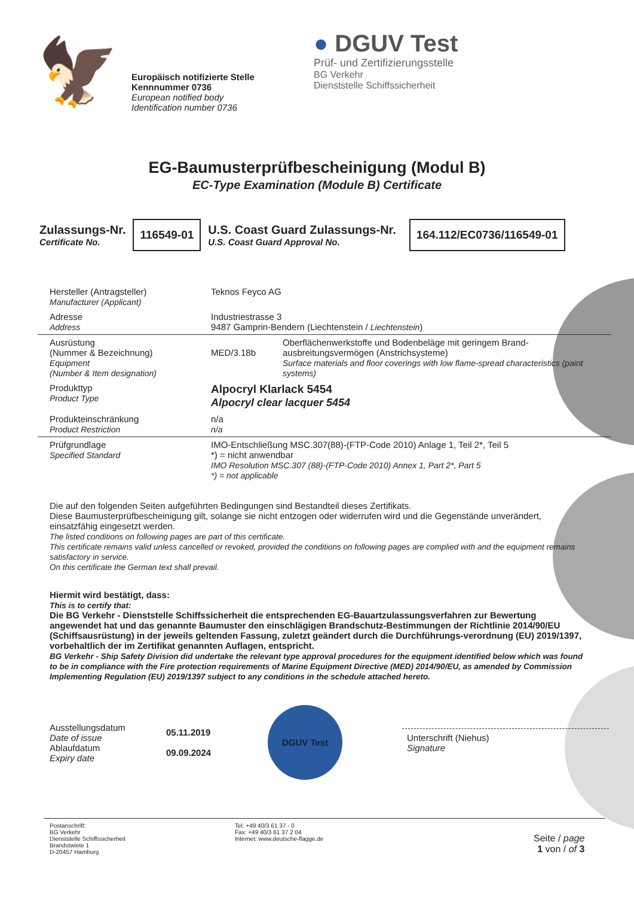🦅
Europäisch notifizierte Stelle
Kennnummer 0736
European notified body
Identification number 0736
● DGUV Test
Prüf- und Zertifizierungsstelle
BG Verkehr
Dienststelle Schiffssicherheit
EG-Baumusterprüfbescheinigung (Modul B)
EC-Type Examination (Module B) Certificate
Zulassungs-Nr.
Certificate No.
116549-01
U.S. Coast Guard Zulassungs-Nr.
U.S. Coast Guard Approval No.
164.112/EC0736/116549-01
| Hersteller (Antragsteller) Manufacturer (Applicant) | Teknos Feyco AG | |
| Adresse Address | Industriestrasse 3 9487 Gamprin-Bendern (Liechtenstein / Liechtenstein ) | |
| Ausrüstung (Nummer & Bezeichnung) Equipment (Number & Item designation) | MED/3.18b | Oberflächenwerkstoffe und Bodenbeläge mit geringem Brand-ausbreitungsvermögen (Anstrichsysteme) Surface materials and floor coverings with low flame-spread characteristics (paint systems) |
| Produkttyp Product Type | Alpocryl Klarlack 5454 Alpocryl clear lacquer 5454 | |
| Produkteinschränkung Product Restriction | n/a n/a | |
| Prüfgrundlage Specified Standard | IMO-Entschließung MSC.307(88)-(FTP-Code 2010) Anlage 1, Teil 2*, Teil 5 *) = nicht anwendbar IMO Resolution MSC.307 (88)-(FTP-Code 2010) Annex 1, Part 2*, Part 5 *) = not applicable | |
Die auf den folgenden Seiten aufgeführten Bedingungen sind Bestandteil dieses Zertifikats.
Diese Baumusterprüfbescheinigung gilt, solange sie nicht entzogen oder widerrufen wird und die Gegenstände unverändert, einsatzfähig eingesetzt werden.
The listed conditions on following pages are part of this certificate.
This certificate remains valid unless cancelled or revoked, provided the conditions on following pages are complied with and the equipment remains satisfactory in service.
On this certificate the German text shall prevail.
Hiermit wird bestätigt, dass:
This is to certify that:
Die BG Verkehr - Dienststelle Schiffssicherheit die entsprechenden EG-Bauartzulassungsverfahren zur Bewertung angewendet hat und das genannte Baumuster den einschlägigen Brandschutz-Bestimmungen der Richtlinie 2014/90/EU (Schiffsausrüstung) in der jeweils geltenden Fassung, zuletzt geändert durch die Durchführungs-verordnung (EU) 2019/1397, vorbehaltlich der im Zertifikat genannten Auflagen, entspricht.
BG Verkehr - Ship Safety Division did undertake the relevant type approval procedures for the equipment identified below which was found to be in compliance with the Fire protection requirements of Marine Equipment Directive (MED) 2014/90/EU, as amended by Commission Implementing Regulation (EU) 2019/1397 subject to any conditions in the schedule attached hereto.
Ausstellungsdatum
Date of issue
Ablaufdatum
Expiry date
05.11.2019
09.09.2024
DGUV Test
Unterschrift (Niehus)
Signature
Postanschrift:
BG Verkehr
Dienststelle Schiffssicherheit
Brandstwiete 1
D-20457 Hamburg
Tel: +49 40/3 61 37 - 0
Fax: +49 40/3 61 37 2 04
Internet: www.deutsche-flagge.de
Seite / page
1 von / of 3